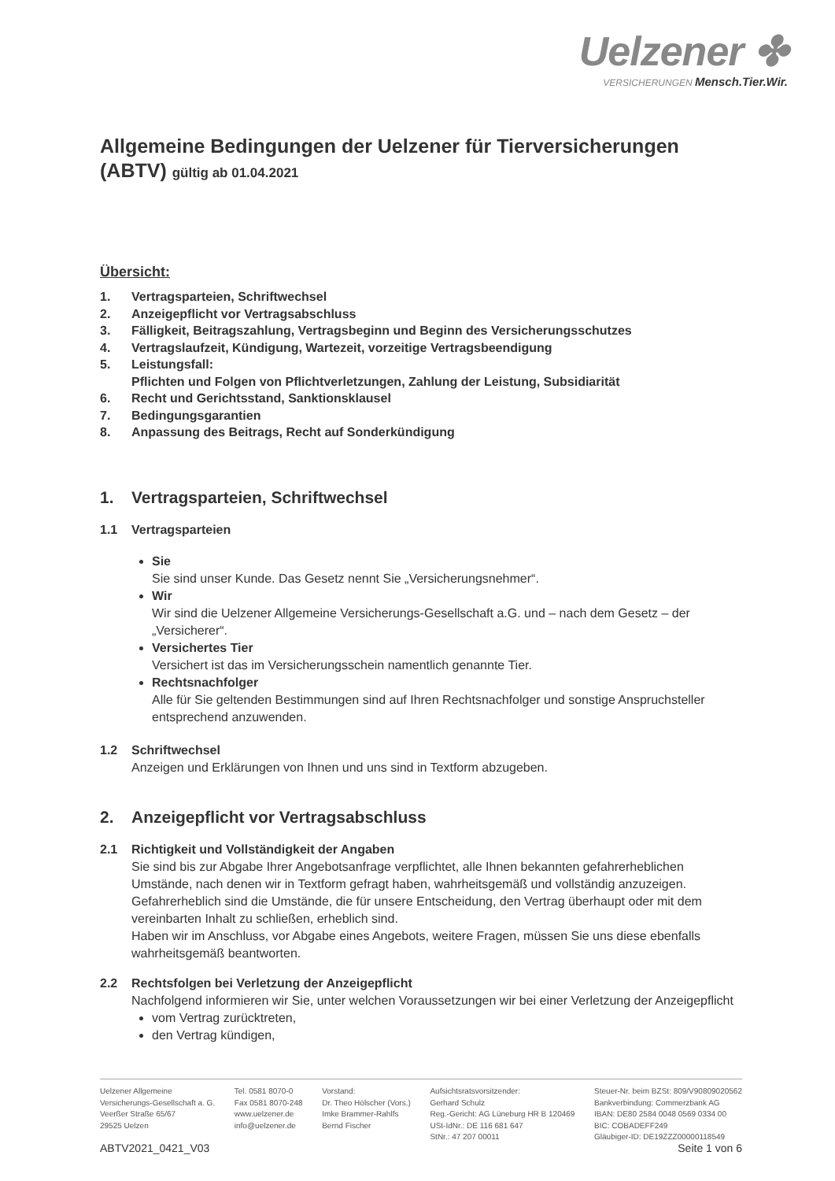Uelzener ✤
VERSICHERUNGEN Mensch.Tier.Wir.
Allgemeine Bedingungen der Uelzener für Tierversicherungen
(ABTV) gültig ab 01.04.2021
Übersicht:
1. Vertragsparteien, Schriftwechsel
2. Anzeigepflicht vor Vertragsabschluss
3. Fälligkeit, Beitragszahlung, Vertragsbeginn und Beginn des Versicherungsschutzes
4. Vertragslaufzeit, Kündigung, Wartezeit, vorzeitige Vertragsbeendigung
5. Leistungsfall:
Pflichten und Folgen von Pflichtverletzungen, Zahlung der Leistung, Subsidiarität
6. Recht und Gerichtsstand, Sanktionsklausel
7. Bedingungsgarantien
8. Anpassung des Beitrags, Recht auf Sonderkündigung
1. Vertragsparteien, Schriftwechsel
1.1 Vertragsparteien
Sie
Sie sind unser Kunde. Das Gesetz nennt Sie „Versicherungsnehmer“.
Wir
Wir sind die Uelzener Allgemeine Versicherungs-Gesellschaft a.G. und – nach dem Gesetz – der „Versicherer“.
Versichertes Tier
Versichert ist das im Versicherungsschein namentlich genannte Tier.
Rechtsnachfolger
Alle für Sie geltenden Bestimmungen sind auf Ihren Rechtsnachfolger und sonstige Anspruchsteller entsprechend anzuwenden.
1.2 Schriftwechsel
Anzeigen und Erklärungen von Ihnen und uns sind in Textform abzugeben.
2. Anzeigepflicht vor Vertragsabschluss
2.1 Richtigkeit und Vollständigkeit der Angaben
Sie sind bis zur Abgabe Ihrer Angebotsanfrage verpflichtet, alle Ihnen bekannten gefahrerheblichen Umstände, nach denen wir in Textform gefragt haben, wahrheitsgemäß und vollständig anzuzeigen. Gefahrerheblich sind die Umstände, die für unsere Entscheidung, den Vertrag überhaupt oder mit dem vereinbarten Inhalt zu schließen, erheblich sind.
Haben wir im Anschluss, vor Abgabe eines Angebots, weitere Fragen, müssen Sie uns diese ebenfalls wahrheitsgemäß beantworten.
2.2 Rechtsfolgen bei Verletzung der Anzeigepflicht
Nachfolgend informieren wir Sie, unter welchen Voraussetzungen wir bei einer Verletzung der Anzeigepflicht
vom Vertrag zurücktreten,
den Vertrag kündigen,
Uelzener Allgemeine
Versicherungs-Gesellschaft a. G.
Veerßer Straße 65/67
29525 Uelzen
Tel. 0581 8070-0
Fax 0581 8070-248
www.uelzener.de
info@uelzener.de
Vorstand:
Dr. Theo Hölscher (Vors.)
Imke Brammer-Rahlfs
Bernd Fischer
Aufsichtsratsvorsitzender:
Gerhard Schulz
Reg.-Gericht: AG Lüneburg HR B 120469
USt-IdNr.: DE 116 681 647
StNr.: 47 207 00011
Steuer-Nr. beim BZSt: 809/V90809020562
Bankverbindung: Commerzbank AG
IBAN: DE80 2584 0048 0569 0334 00
BIC: COBADEFF249
Gläubiger-ID: DE19ZZZ00000118549
ABTV2021_0421_V03 Seite 1 von 6